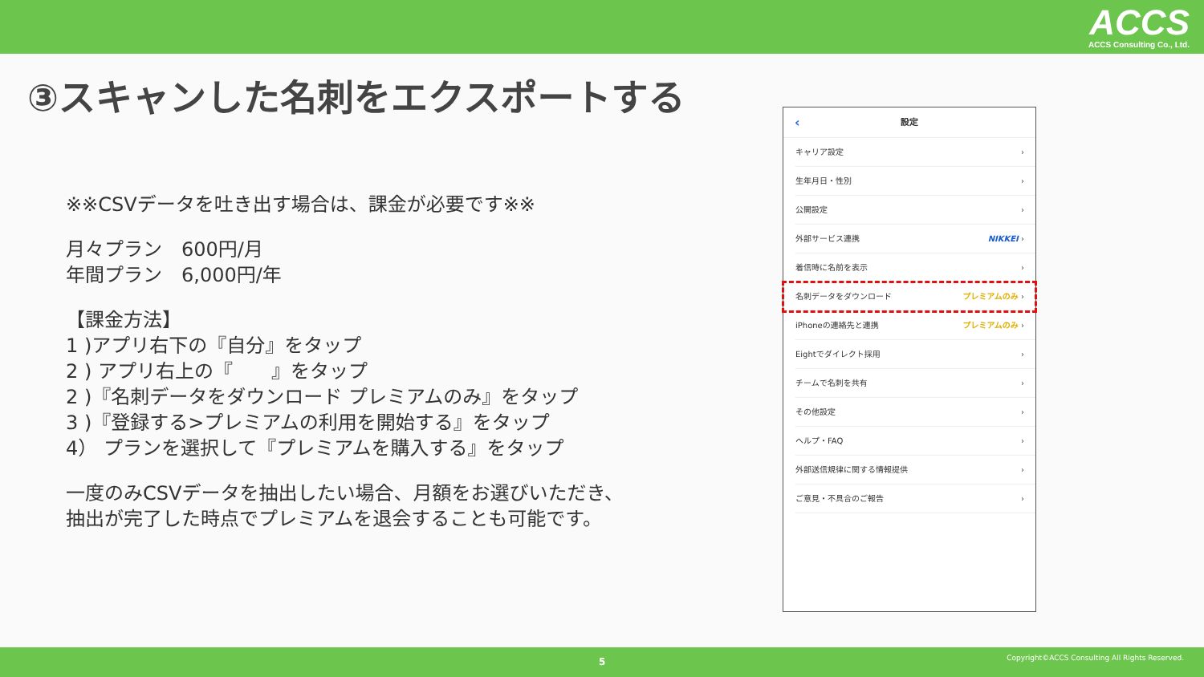ACCS
ACCS Consulting Co., Ltd.
③スキャンした名刺をエクスポートする
※※CSVデータを吐き出す場合は、課金が必要です※※
月々プラン　600円/月
年間プラン　6,000円/年
【課金方法】
1 )アプリ右下の『自分』をタップ
2 ) アプリ右上の『　　』をタップ
2 )『名刺データをダウンロード プレミアムのみ』をタップ
3 )『登録する>プレミアムの利用を開始する』をタップ
4） プランを選択して『プレミアムを購入する』をタップ
一度のみCSVデータを抽出したい場合、月額をお選びいただき、
抽出が完了した時点でプレミアムを退会することも可能です。
‹ 設定
キャリア設定 ›
生年月日・性別 ›
公開設定 ›
外部サービス連携 NIKKEI ›
着信時に名前を表示 ›
名刺データをダウンロード プレミアムのみ ›
iPhoneの連絡先と連携 プレミアムのみ ›
Eightでダイレクト採用 ›
チームで名刺を共有 ›
その他設定 ›
ヘルプ・FAQ ›
外部送信規律に関する情報提供 ›
ご意見・不具合のご報告 ›
5 Copyright©ACCS Consulting All Rights Reserved.